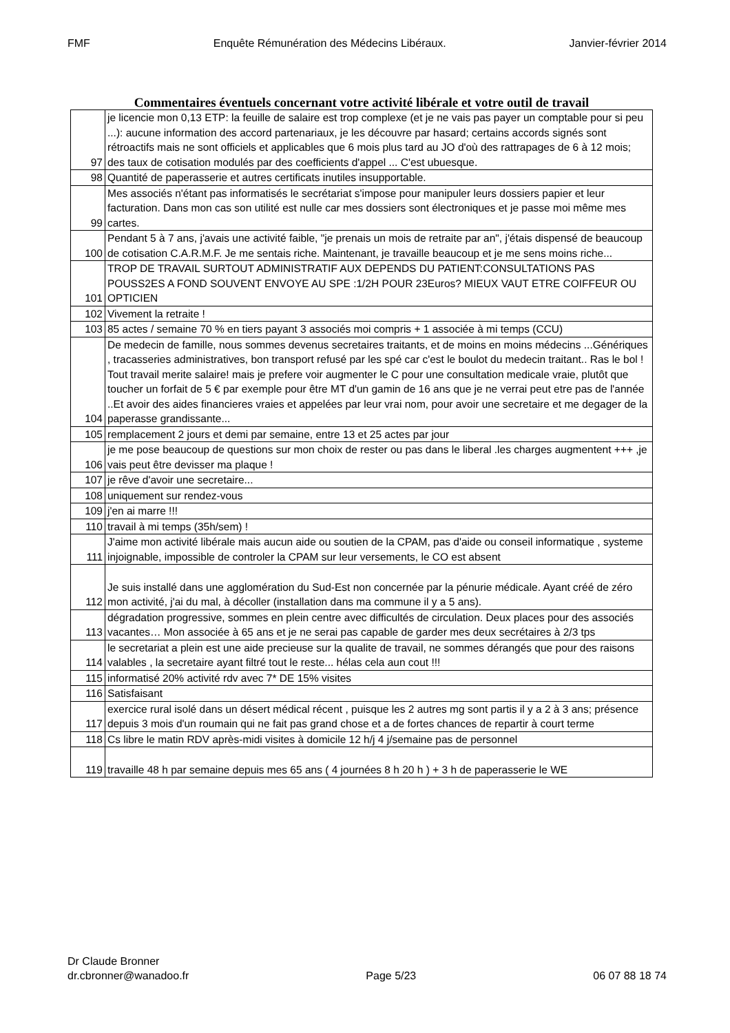FMF Enquête Rémunération des Médecins Libéraux. Janvier-février 2014
Commentaires éventuels concernant votre activité libérale et votre outil de travail
| 97 | je licencie mon 0,13 ETP: la feuille de salaire est trop complexe (et je ne vais pas payer un comptable pour si peu ...): aucune information des accord partenariaux, je les découvre par hasard; certains accords signés sont rétroactifs mais ne sont officiels et applicables que 6 mois plus tard au JO d'où des rattrapages de 6 à 12 mois; des taux de cotisation modulés par des coefficients d'appel ... C'est ubuesque. |
| 98 | Quantité de paperasserie et autres certificats inutiles insupportable. |
| 99 | Mes associés n'étant pas informatisés le secrétariat s'impose pour manipuler leurs dossiers papier et leur facturation. Dans mon cas son utilité est nulle car mes dossiers sont électroniques et je passe moi même mes cartes. |
| 100 | Pendant 5 à 7 ans, j'avais une activité faible, "je prenais un mois de retraite par an", j'étais dispensé de beaucoup de cotisation C.A.R.M.F. Je me sentais riche. Maintenant, je travaille beaucoup et je me sens moins riche... |
| 101 | TROP DE TRAVAIL SURTOUT ADMINISTRATIF AUX DEPENDS DU PATIENT:CONSULTATIONS PAS POUSS2ES A FOND SOUVENT ENVOYE AU SPE :1/2H POUR 23Euros? MIEUX VAUT ETRE COIFFEUR OU OPTICIEN |
| 102 | Vivement la retraite ! |
| 103 | 85 actes / semaine 70 % en tiers payant 3 associés moi compris + 1 associée à mi temps (CCU) |
| 104 | De medecin de famille, nous sommes devenus secretaires traitants, et de moins en moins médecins ...Génériques , tracasseries administratives, bon transport refusé par les spé car c'est le boulot du medecin traitant.. Ras le bol ! Tout travail merite salaire! mais je prefere voir augmenter le C pour une consultation medicale vraie, plutôt que toucher un forfait de 5 € par exemple pour être MT d'un gamin de 16 ans que je ne verrai peut etre pas de l'année ..Et avoir des aides financieres vraies et appelées par leur vrai nom, pour avoir une secretaire et me degager de la paperasse grandissante... |
| 105 | remplacement 2 jours et demi par semaine, entre 13 et 25 actes par jour |
| 106 | je me pose beaucoup de questions sur mon choix de rester ou pas dans le liberal .les charges augmentent +++ ,je vais peut être devisser ma plaque ! |
| 107 | je rêve d'avoir une secretaire... |
| 108 | uniquement sur rendez-vous |
| 109 | j'en ai marre !!! |
| 110 | travail à mi temps (35h/sem) ! |
| 111 | J'aime mon activité libérale mais aucun aide ou soutien de la CPAM, pas d'aide ou conseil informatique , systeme injoignable, impossible de controler la CPAM sur leur versements, le CO est absent |
| 112 | Je suis installé dans une agglomération du Sud-Est non concernée par la pénurie médicale. Ayant créé de zéro mon activité, j'ai du mal, à décoller (installation dans ma commune il y a 5 ans). |
| 113 | dégradation progressive, sommes en plein centre avec difficultés de circulation. Deux places pour des associés vacantes… Mon associée à 65 ans et je ne serai pas capable de garder mes deux secrétaires à 2/3 tps |
| 114 | le secretariat a plein est une aide precieuse sur la qualite de travail, ne sommes dérangés que pour des raisons valables , la secretaire ayant filtré tout le reste... hélas cela aun cout !!! |
| 115 | informatisé 20% activité rdv avec 7* DE 15% visites |
| 116 | Satisfaisant |
| 117 | exercice rural isolé dans un désert médical récent , puisque les 2 autres mg sont partis il y a 2 à 3 ans; présence depuis 3 mois d'un roumain qui ne fait pas grand chose et a de fortes chances de repartir à court terme |
| 118 | Cs libre le matin RDV après-midi visites à domicile 12 h/j 4 j/semaine pas de personnel |
| 119 | travaille 48 h par semaine depuis mes 65 ans ( 4 journées 8 h 20 h ) + 3 h de paperasserie le WE |
Dr Claude Bronner
dr.cbronner@wanadoo.fr Page 5/23 06 07 88 18 74